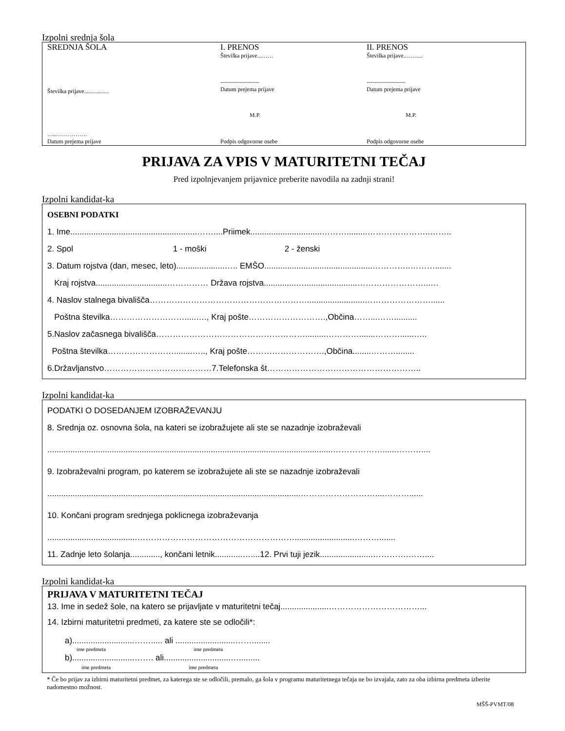Izpolni srednja šola
SREDNJA ŠOLA
Številka prijave.................
…..…………….
Datum prejema prijave
I. PRENOS
Številka prijave...……
--------------------
Datum prejema prijave
M.P.
Podpis odgovorne osebe
II. PRENOS
Številka prijave.……....
--------------------
Datum prejema prijave
M.P.
Podpis odgovorne osebe
PRIJAVA ZA VPIS V MATURITETNI TEČAJ
Pred izpolnjevanjem prijavnice preberite navodila na zadnji strani!
Izpolni kandidat-ka
OSEBNI PODATKI
1. Ime.......................................................……....Priimek...............................……….........…………………..……..
2. Spol 1 - moški 2 - ženski
3. Datum rojstva (dan, mesec, leto).....................….. EMŠO...............................................…………..……….......
Kraj rojstva...............................…………… Država rojstva..............….......................……………………...…
4. Naslov stalnega bivališča………………………………………………….........................……………………......
Poštna številka……………………….....…., Kraj pošte……………………….,Občina……...……..........
5.Naslov začasnega bivališča……………………………………………….........………….......………......…..
Poštna številka……………………........….., Kraj pošte……………………….,Občina........………........
6.Državljanstvo…………………………………7.Telefonska št………………………………………………..
Izpolni kandidat-ka
PODATKI O DOSEDANJEM IZOBRAŽEVANJU
8. Srednja oz. osnovna šola, na kateri se izobražujete ali ste se nazadnje izobraževali
............................................................................................................................………………......………....
9. Izobraževalni program, po katerem se izobražujete ali ste se nazadnje izobraževali
..............................................................................................................………………………....………......
10. Končani program srednjega poklicnega izobraževanja
.......................................…………………………………………………..........................……….......
11. Zadnje leto šolanja............., končani letnik............…....12. Prvi tuji jezik.......................………….……....
Izpolni kandidat-ka
PRIJAVA V MATURITETNI TEČAJ
13. Ime in sedež šole, na katero se prijavljate v maturitetni tečaj.....................……………………………...
14. Izbirni maturitetni predmeti, za katere ste se odločili*:
a)...........................……..... ali ..........................……........
ime predmeta ime predmeta
b)...........................……. ali.............................….........
ime predmeta ime predmeta
* Če bo prijav za izbirni maturitetni predmet, za katerega ste se odločili, premalo, ga šola v programu maturitetnega tečaja ne bo izvajala, zato za oba izbirna predmeta izberite nadomestno možnost.
MŠŠ-PVMT/08